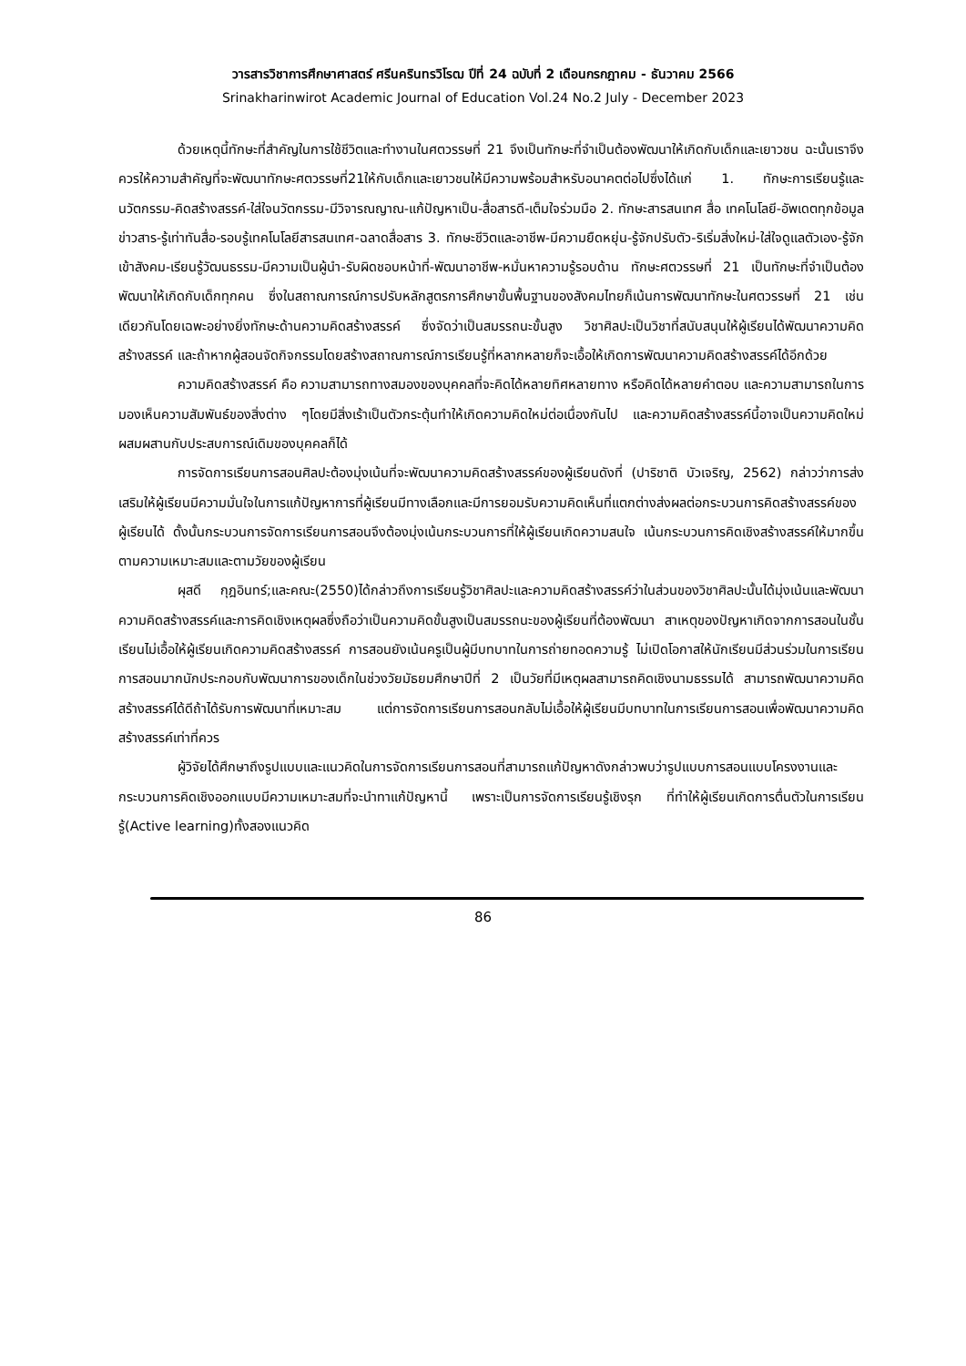วารสารวิชาการศึกษาศาสตร์ ศรีนครินทรวิโรฒ ปีที่ 24 ฉบับที่ 2 เดือนกรกฎาคม - ธันวาคม 2566
Srinakharinwirot Academic Journal of Education Vol.24 No.2 July - December 2023
ด้วยเหตุนี้ทักษะที่สำคัญในการใช้ชีวิตและทำงานในศตวรรษที่ 21 จึงเป็นทักษะที่จำเป็นต้องพัฒนาให้เกิดกับเด็กและเยาวชน ฉะนั้นเราจึงควรให้ความสำคัญที่จะพัฒนาทักษะศตวรรษที่21ให้กับเด็กและเยาวชนให้มีความพร้อมสำหรับอนาคตต่อไปซึ่งได้แก่ 1. ทักษะการเรียนรู้และนวัตกรรม-คิดสร้างสรรค์-ใส่ใจนวัตกรรม-มีวิจารณญาณ-แก้ปัญหาเป็น-สื่อสารดี-เต็มใจร่วมมือ 2. ทักษะสารสนเทศ สื่อ เทคโนโลยี-อัพเดตทุกข้อมูลข่าวสาร-รู้เท่าทันสื่อ-รอบรู้เทคโนโลยีสารสนเทศ-ฉลาดสื่อสาร 3. ทักษะชีวิตและอาชีพ-มีความยืดหยุ่น-รู้จักปรับตัว-ริเริ่มสิ่งใหม่-ใส่ใจดูแลตัวเอง-รู้จักเข้าสังคม-เรียนรู้วัฒนธรรม-มีความเป็นผู้นำ-รับผิดชอบหน้าที่-พัฒนาอาชีพ-หมั่นหาความรู้รอบด้าน ทักษะศตวรรษที่ 21 เป็นทักษะที่จำเป็นต้องพัฒนาให้เกิดกับเด็กทุกคน ซึ่งในสถาณการณ์การปรับหลักสูตรการศึกษาขั้นพื้นฐานของสังคมไทยก็เน้นการพัฒนาทักษะในศตวรรษที่ 21 เช่นเดียวกันโดยเฉพะอย่างยิ่งทักษะด้านความคิดสร้างสรรค์ ซึ่งจัดว่าเป็นสมรรถนะขั้นสูง วิชาศิลปะเป็นวิชาที่สนับสนุนให้ผู้เรียนได้พัฒนาความคิดสร้างสรรค์ และถ้าหากผู้สอนจัดกิจกรรมโดยสร้างสถาณการณ์การเรียนรู้ที่หลากหลายก็จะเอื้อให้เกิดการพัฒนาความคิดสร้างสรรค์ได้อีกด้วย
ความคิดสร้างสรรค์ คือ ความสามารถทางสมองของบุคคลที่จะคิดได้หลายทิศหลายทาง หรือคิดได้หลายคำตอบ และความสามารถในการมองเห็นความสัมพันธ์ของสิ่งต่าง ๆโดยมีสิ่งเร้าเป็นตัวกระตุ้นทำให้เกิดความคิดใหม่ต่อเนื่องกันไป และความคิดสร้างสรรค์นี้อาจเป็นความคิดใหม่ผสมผสานกับประสบการณ์เดิมของบุคคลก็ได้
การจัดการเรียนการสอนศิลปะต้องมุ่งเน้นที่จะพัฒนาความคิดสร้างสรรค์ของผู้เรียนดังที่ (ปาริชาติ บัวเจริญ, 2562) กล่าวว่าการส่งเสริมให้ผู้เรียนมีความมั่นใจในการแก้ปัญหาการที่ผู้เรียนมีทางเลือกและมีการยอมรับความคิดเห็นที่แตกต่างส่งผลต่อกระบวนการคิดสร้างสรรค์ของผู้เรียนได้ ดั้งนั้นกระบวนการจัดการเรียนการสอนจึงต้องมุ่งเน้นกระบวนการที่ให้ผู้เรียนเกิดความสนใจ เน้นกระบวนการคิดเชิงสร้างสรรค์ให้มากขึ้นตามความเหมาะสมและตามวัยของผู้เรียน
ผุสดี กุฎอินทร์;และคณะ(2550)ได้กล่าวถึงการเรียนรู้วิชาศิลปะและความคิดสร้างสรรค์ว่าในส่วนของวิชาศิลปะนั้นได้มุ่งเน้นและพัฒนาความคิดสร้างสรรค์และการคิดเชิงเหตุผลซึ่งถือว่าเป็นความคิดขั้นสูงเป็นสมรรถนะของผู้เรียนที่ต้องพัฒนา สาเหตุของปัญหาเกิดจากการสอนในชั้นเรียนไม่เอื้อให้ผู้เรียนเกิดความคิดสร้างสรรค์ การสอนยังเน้นครูเป็นผู้มีบทบาทในการถ่ายทอดความรู้ ไม่เปิดโอกาสให้นักเรียนมีส่วนร่วมในการเรียนการสอนมากนักประกอบกับพัฒนาการของเด็กในช่วงวัยมัธยมศึกษาปีที่ 2 เป็นวัยที่มีเหตุผลสามารถคิดเชิงนามธรรมได้ สามารถพัฒนาความคิดสร้างสรรค์ได้ดีถ้าได้รับการพัฒนาที่เหมาะสม แต่การจัดการเรียนการสอนกลับไม่เอื้อให้ผู้เรียนมีบทบาทในการเรียนการสอนเพื่อพัฒนาความคิดสร้างสรรค์เท่าที่ควร
ผู้วิจัยได้ศึกษาถึงรูปแบบและแนวคิดในการจัดการเรียนการสอนที่สามารถแก้ปัญหาดังกล่าวพบว่ารูปแบบการสอนแบบโครงงานและกระบวนการคิดเชิงออกแบบมีความเหมาะสมที่จะนำทาแก้ปัญหานี้ เพราะเป็นการจัดการเรียนรู้เชิงรุก ที่ทำให้ผู้เรียนเกิดการตื่นตัวในการเรียนรู้(Active learning)ทั้งสองแนวคิด
86